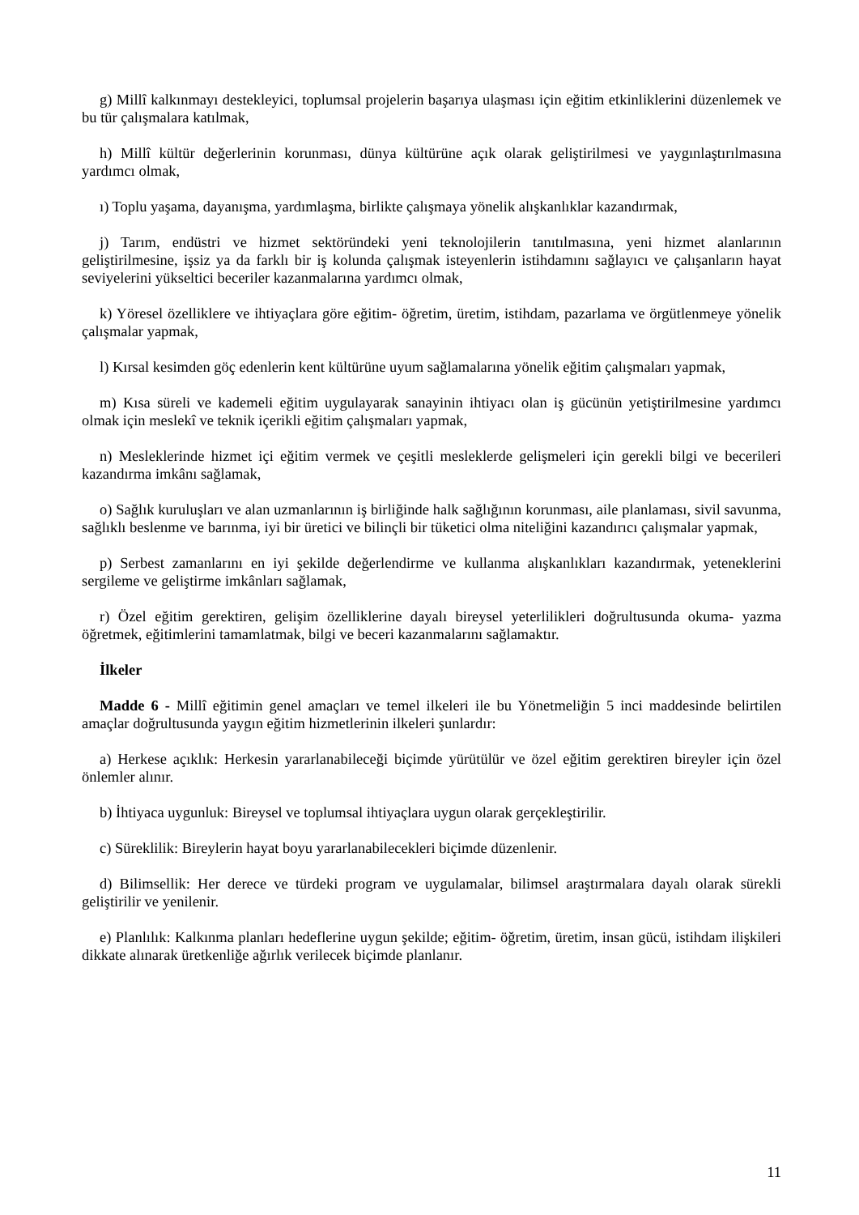g) Millî kalkınmayı destekleyici, toplumsal projelerin başarıya ulaşması için eğitim etkinliklerini düzenlemek ve bu tür çalışmalara katılmak,
h) Millî kültür değerlerinin korunması, dünya kültürüne açık olarak geliştirilmesi ve yaygınlaştırılmasına yardımcı olmak,
ı) Toplu yaşama, dayanışma, yardımlaşma, birlikte çalışmaya yönelik alışkanlıklar kazandırmak,
j) Tarım, endüstri ve hizmet sektöründeki yeni teknolojilerin tanıtılmasına, yeni hizmet alanlarının geliştirilmesine, işsiz ya da farklı bir iş kolunda çalışmak isteyenlerin istihdamını sağlayıcı ve çalışanların hayat seviyelerini yükseltici beceriler kazanmalarına yardımcı olmak,
k) Yöresel özelliklere ve ihtiyaçlara göre eğitim- öğretim, üretim, istihdam, pazarlama ve örgütlenmeye yönelik çalışmalar yapmak,
l) Kırsal kesimden göç edenlerin kent kültürüne uyum sağlamalarına yönelik eğitim çalışmaları yapmak,
m) Kısa süreli ve kademeli eğitim uygulayarak sanayinin ihtiyacı olan iş gücünün yetiştirilmesine yardımcı olmak için meslekî ve teknik içerikli eğitim çalışmaları yapmak,
n) Mesleklerinde hizmet içi eğitim vermek ve çeşitli mesleklerde gelişmeleri için gerekli bilgi ve becerileri kazandırma imkânı sağlamak,
o) Sağlık kuruluşları ve alan uzmanlarının iş birliğinde halk sağlığının korunması, aile planlaması, sivil savunma, sağlıklı beslenme ve barınma, iyi bir üretici ve bilinçli bir tüketici olma niteliğini kazandırıcı çalışmalar yapmak,
p) Serbest zamanlarını en iyi şekilde değerlendirme ve kullanma alışkanlıkları kazandırmak, yeteneklerini sergileme ve geliştirme imkânları sağlamak,
r) Özel eğitim gerektiren, gelişim özelliklerine dayalı bireysel yeterlilikleri doğrultusunda okuma- yazma öğretmek, eğitimlerini tamamlatmak, bilgi ve beceri kazanmalarını sağlamaktır.
İlkeler
Madde 6 - Millî eğitimin genel amaçları ve temel ilkeleri ile bu Yönetmeliğin 5 inci maddesinde belirtilen amaçlar doğrultusunda yaygın eğitim hizmetlerinin ilkeleri şunlardır:
a) Herkese açıklık: Herkesin yararlanabileceği biçimde yürütülür ve özel eğitim gerektiren bireyler için özel önlemler alınır.
b) İhtiyaca uygunluk: Bireysel ve toplumsal ihtiyaçlara uygun olarak gerçekleştirilir.
c) Süreklilik: Bireylerin hayat boyu yararlanabilecekleri biçimde düzenlenir.
d) Bilimsellik: Her derece ve türdeki program ve uygulamalar, bilimsel araştırmalara dayalı olarak sürekli geliştirilir ve yenilenir.
e) Planlılık: Kalkınma planları hedeflerine uygun şekilde; eğitim- öğretim, üretim, insan gücü, istihdam ilişkileri dikkate alınarak üretkenliğe ağırlık verilecek biçimde planlanır.
11